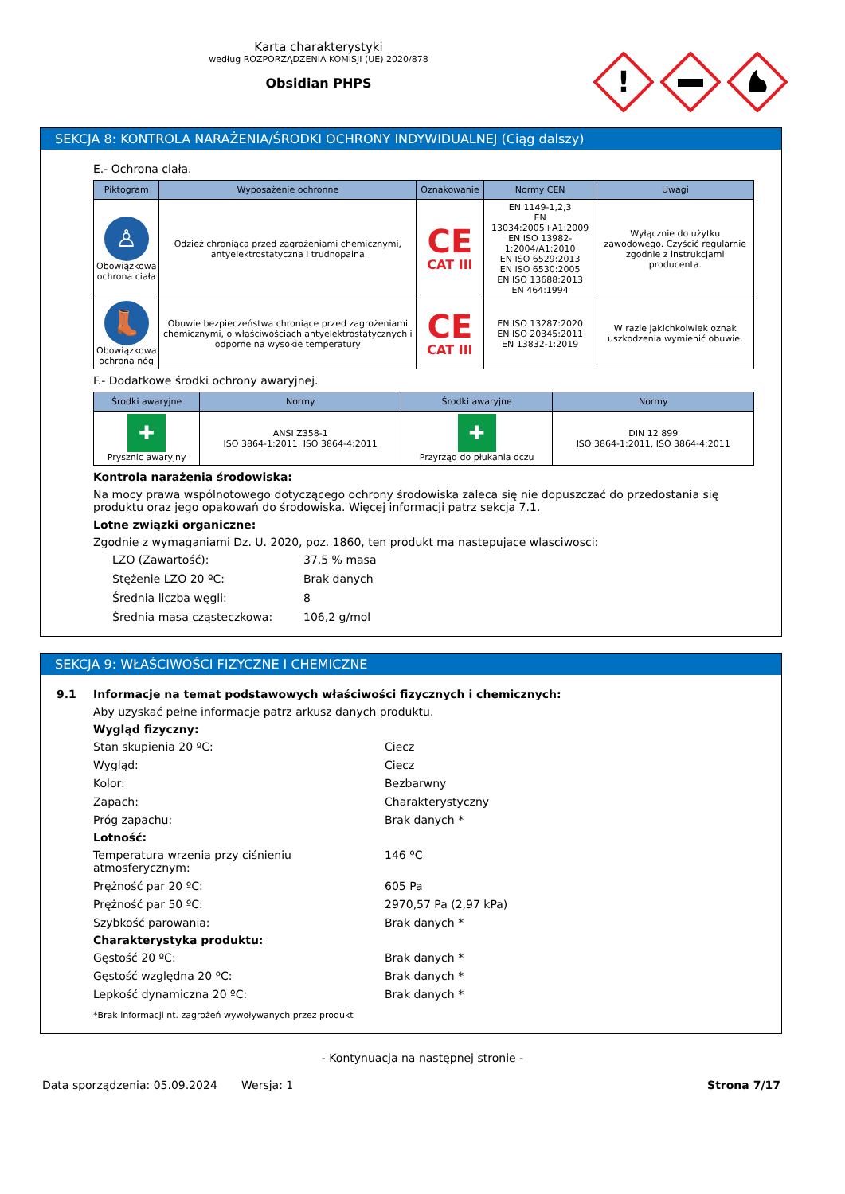Karta charakterystyki
według ROZPORZĄDZENIA KOMISJI (UE) 2020/878
Obsidian PHPS
!
SEKCJA 8: KONTROLA NARAŻENIA/ŚRODKI OCHRONY INDYWIDUALNEJ (Ciąg dalszy)
E.- Ochrona ciała.
| Piktogram | Wyposażenie ochronne | Oznakowanie | Normy CEN | Uwagi |
| --- | --- | --- | --- | --- |
| ♙ Obowiązkowa ochrona ciała | Odzież chroniąca przed zagrożeniami chemicznymi, antyelektrostatyczna i trudnopalna | CE CAT III | EN 1149-1,2,3 EN 13034:2005+A1:2009 EN ISO 13982-1:2004/A1:2010 EN ISO 6529:2013 EN ISO 6530:2005 EN ISO 13688:2013 EN 464:1994 | Wyłącznie do użytku zawodowego. Czyścić regularnie zgodnie z instrukcjami producenta. |
| 👢 Obowiązkowa ochrona nóg | Obuwie bezpieczeństwa chroniące przed zagrożeniami chemicznymi, o właściwościach antyelektrostatycznych i odporne na wysokie temperatury | CE CAT III | EN ISO 13287:2020 EN ISO 20345:2011 EN 13832-1:2019 | W razie jakichkolwiek oznak uszkodzenia wymienić obuwie. |
F.- Dodatkowe środki ochrony awaryjnej.
| Środki awaryjne | Normy | Środki awaryjne | Normy |
| --- | --- | --- | --- |
| ✚ Prysznic awaryjny | ANSI Z358-1 ISO 3864-1:2011, ISO 3864-4:2011 | ✚ Przyrząd do płukania oczu | DIN 12 899 ISO 3864-1:2011, ISO 3864-4:2011 |
Kontrola narażenia środowiska:
Na mocy prawa wspólnotowego dotyczącego ochrony środowiska zaleca się nie dopuszczać do przedostania się produktu oraz jego opakowań do środowiska. Więcej informacji patrz sekcja 7.1.
Lotne związki organiczne:
Zgodnie z wymaganiami Dz. U. 2020, poz. 1860, ten produkt ma nastepujace wlasciwosci:
LZO (Zawartość): 37,5 % masa Stężenie LZO 20 ºC: Brak danych Średnia liczba węgli: 8 Średnia masa cząsteczkowa: 106,2 g/mol
SEKCJA 9: WŁAŚCIWOŚCI FIZYCZNE I CHEMICZNE
9.1 Informacje na temat podstawowych właściwości fizycznych i chemicznych:
Aby uzyskać pełne informacje patrz arkusz danych produktu.
Wygląd fizyczny:
Stan skupienia 20 ºC: Ciecz Wygląd: Ciecz Kolor: Bezbarwny Zapach: Charakterystyczny Próg zapachu: Brak danych *
Lotność:
Temperatura wrzenia przy ciśnieniu atmosferycznym: 146 ºC Prężność par 20 ºC: 605 Pa Prężność par 50 ºC: 2970,57 Pa (2,97 kPa) Szybkość parowania: Brak danych *
Charakterystyka produktu:
Gęstość 20 ºC: Brak danych * Gęstość względna 20 ºC: Brak danych * Lepkość dynamiczna 20 ºC: Brak danych *
*Brak informacji nt. zagrożeń wywoływanych przez produkt
- Kontynuacja na następnej stronie -
Data sporządzenia: 05.09.2024 Wersja: 1 Strona 7/17